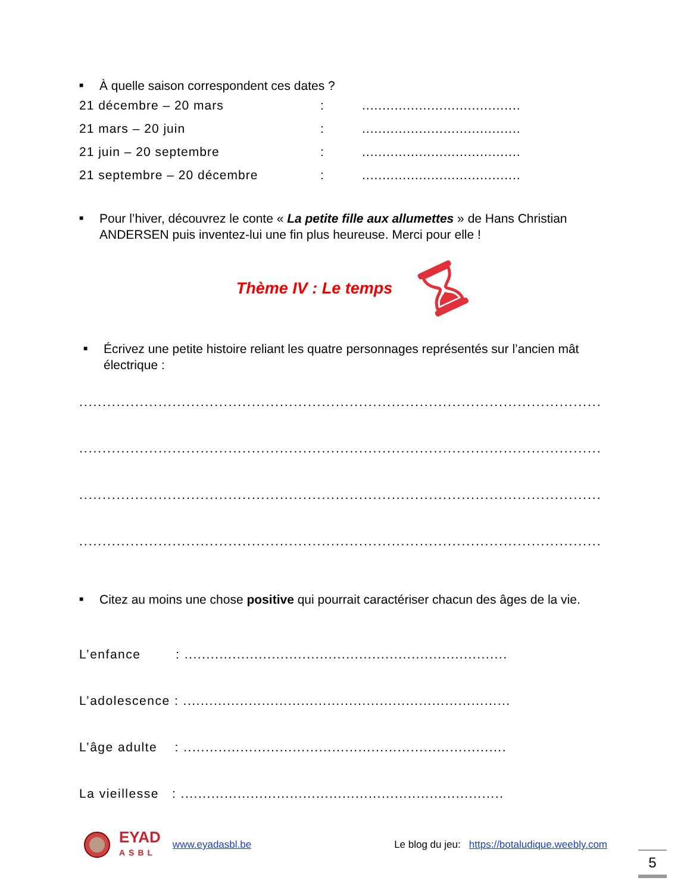■ À quelle saison correspondent ces dates ?
21 décembre – 20 mars:.......................................
21 mars – 20 juin:.......................................
21 juin – 20 septembre:.......................................
21 septembre – 20 décembre:.......................................
■ Pour l’hiver, découvrez le conte « La petite fille aux allumettes » de Hans Christian ANDERSEN puis inventez-lui une fin plus heureuse. Merci pour elle !
Thème IV : Le temps
■ Écrivez une petite histoire reliant les quatre personnages représentés sur l’ancien mât électrique :
................................................................................................................
................................................................................................................
................................................................................................................
................................................................................................................
■ Citez au moins une chose positive qui pourrait caractériser chacun des âges de la vie.
L’enfance : ..........................................................................
L’adolescence : ...........................................................................
L’âge adulte : ..........................................................................
La vieillesse : ..........................................................................
EYAD
ASBL www.eyadasbl.be Le blog du jeu: https://botaludique.weebly.com
5